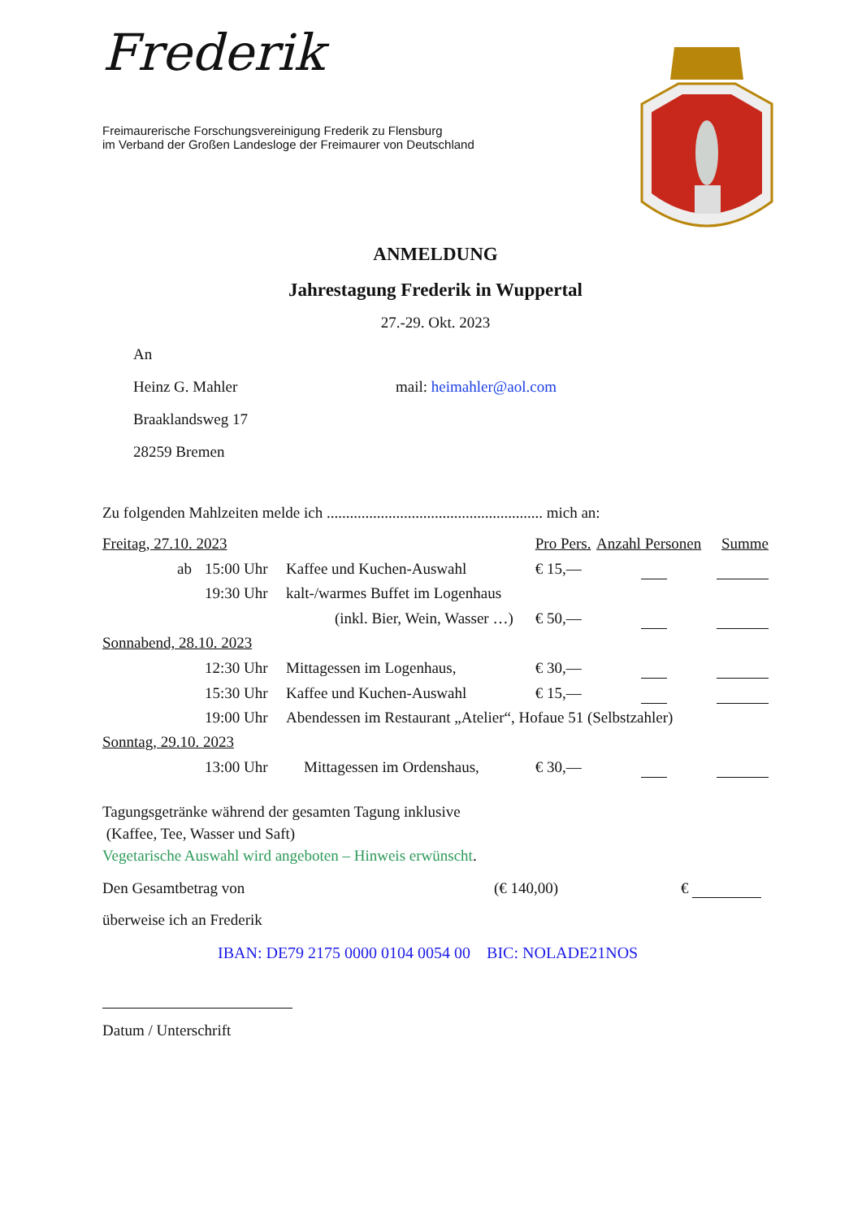Frederik
Freimaurerische Forschungsvereinigung Frederik zu Flensburg
im Verband der Großen Landesloge der Freimaurer von Deutschland
ANMELDUNG
Jahrestagung Frederik in Wuppertal
27.-29. Okt. 2023
An
Heinz G. Mahler mail: heimahler@aol.com
Braaklandsweg 17
28259 Bremen
Zu folgenden Mahlzeiten melde ich ........................................................ mich an:
| Freitag, 27.10. 2023 | | | Pro Pers. | Anzahl Personen | Summe |
| ab | 15:00 Uhr | Kaffee und Kuchen-Auswahl | € 15,— | | |
| | 19:30 Uhr | kalt-/warmes Buffet im Logenhaus | | | |
| | | (inkl. Bier, Wein, Wasser …) | € 50,— | | |
| Sonnabend, 28.10. 2023 | | | | | |
| | 12:30 Uhr | Mittagessen im Logenhaus, | € 30,— | | |
| | 15:30 Uhr | Kaffee und Kuchen-Auswahl | € 15,— | | |
| | 19:00 Uhr | Abendessen im Restaurant „Atelier“, Hofaue 51 (Selbstzahler) | | | |
| Sonntag, 29.10. 2023 | | | | | |
| | 13:00 Uhr | Mittagessen im Ordenshaus, | € 30,— | | |
Tagungsgetränke während der gesamten Tagung inklusive
(Kaffee, Tee, Wasser und Saft)
Vegetarische Auswahl wird angeboten – Hinweis erwünscht.
Den Gesamtbetrag von (€ 140,00) €
überweise ich an Frederik
IBAN: DE79 2175 0000 0104 0054 00 BIC: NOLADE21NOS
Datum / Unterschrift